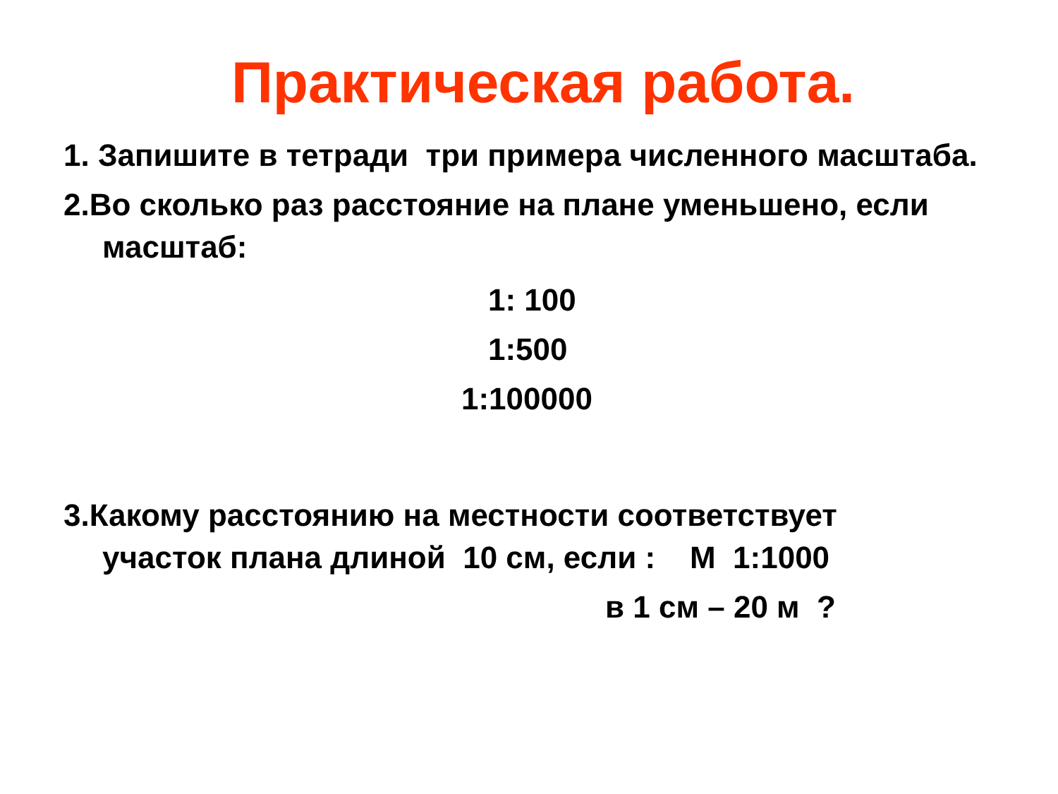Практическая работа.
1. Запишите в тетради три примера численного масштаба.
2.Во сколько раз расстояние на плане уменьшено, если масштаб:
1: 100
1:500
1:100000
3.Какому расстоянию на местности соответствует участок плана длиной 10 см, если : М 1:1000
в 1 см – 20 м ?